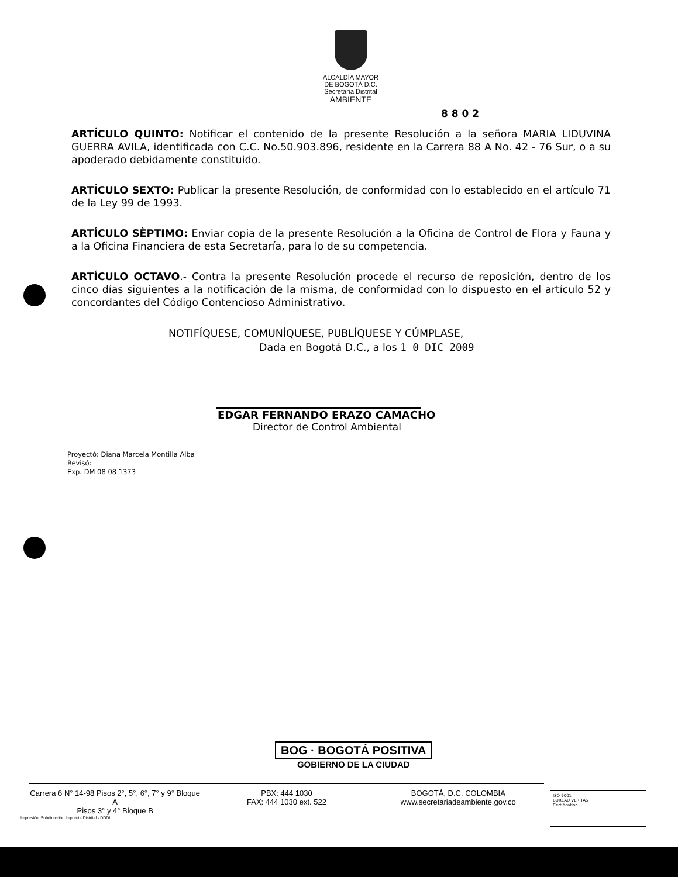ALCALDÍA MAYOR
DE BOGOTÁ D.C.
Secretaría Distrital
AMBIENTE
8 8 0 2
ARTÍCULO QUINTO: Notificar el contenido de la presente Resolución a la señora MARIA LIDUVINA GUERRA AVILA, identificada con C.C. No.50.903.896, residente en la Carrera 88 A No. 42 - 76 Sur, o a su apoderado debidamente constituido.
ARTÍCULO SEXTO: Publicar la presente Resolución, de conformidad con lo establecido en el artículo 71 de la Ley 99 de 1993.
ARTÍCULO SÈPTIMO: Enviar copia de la presente Resolución a la Oficina de Control de Flora y Fauna y a la Oficina Financiera de esta Secretaría, para lo de su competencia.
ARTÍCULO OCTAVO.- Contra la presente Resolución procede el recurso de reposición, dentro de los cinco días siguientes a la notificación de la misma, de conformidad con lo dispuesto en el artículo 52 y concordantes del Código Contencioso Administrativo.
NOTIFÍQUESE, COMUNÍQUESE, PUBLÍQUESE Y CÚMPLASE,
Dada en Bogotá D.C., a los 1 0 DIC 2009
EDGAR FERNANDO ERAZO CAMACHO
Director de Control Ambiental
Proyectó: Diana Marcela Montilla Alba
Revisó:
Exp. DM 08 08 1373
BOG · BOGOTÁ POSITIVA
GOBIERNO DE LA CIUDAD
Carrera 6 N° 14-98 Pisos 2°, 5°, 6°, 7° y 9° Bloque A
Pisos 3° y 4° Bloque B
PBX: 444 1030
FAX: 444 1030 ext. 522
BOGOTÁ, D.C. COLOMBIA
www.secretariadeambiente.gov.co
Impresión: Subdirección Imprenta Distrital - DDDI
ISO 9001
BUREAU VERITAS
Certification